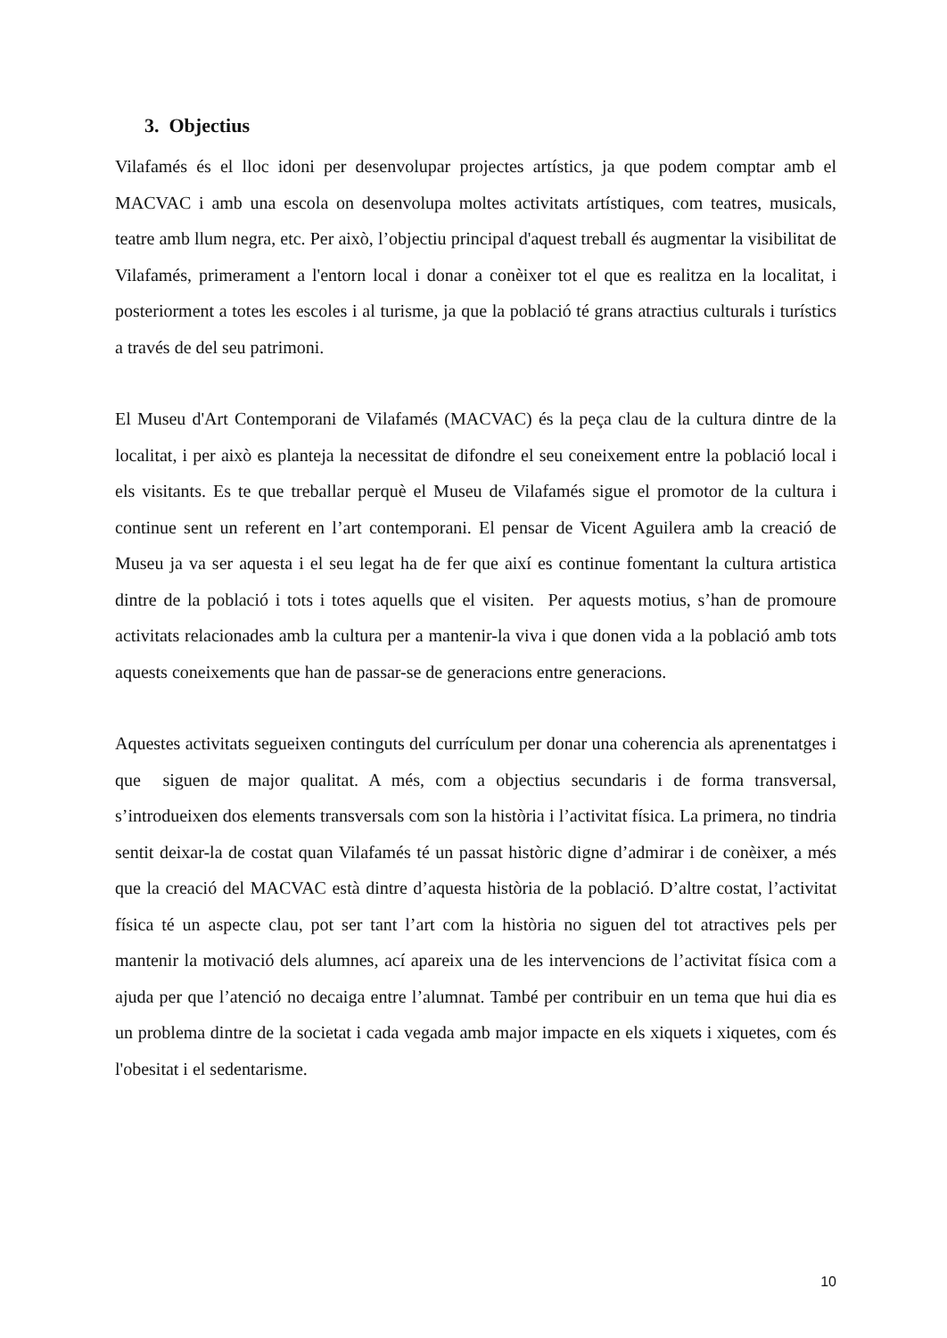3. Objectius
Vilafamés és el lloc idoni per desenvolupar projectes artístics, ja que podem comptar amb el MACVAC i amb una escola on desenvolupa moltes activitats artístiques, com teatres, musicals, teatre amb llum negra, etc. Per això, l’objectiu principal d'aquest treball és augmentar la visibilitat de Vilafamés, primerament a l'entorn local i donar a conèixer tot el que es realitza en la localitat, i posteriorment a totes les escoles i al turisme, ja que la població té grans atractius culturals i turístics a través de del seu patrimoni.
El Museu d'Art Contemporani de Vilafamés (MACVAC) és la peça clau de la cultura dintre de la localitat, i per això es planteja la necessitat de difondre el seu coneixement entre la població local i els visitants. Es te que treballar perquè el Museu de Vilafamés sigue el promotor de la cultura i continue sent un referent en l’art contemporani. El pensar de Vicent Aguilera amb la creació de Museu ja va ser aquesta i el seu legat ha de fer que així es continue fomentant la cultura artistica dintre de la població i tots i totes aquells que el visiten. Per aquests motius, s’han de promoure activitats relacionades amb la cultura per a mantenir-la viva i que donen vida a la població amb tots aquests coneixements que han de passar-se de generacions entre generacions.
Aquestes activitats segueixen continguts del currículum per donar una coherencia als aprenentatges i que siguen de major qualitat. A més, com a objectius secundaris i de forma transversal, s’introdueixen dos elements transversals com son la història i l’activitat física. La primera, no tindria sentit deixar-la de costat quan Vilafamés té un passat històric digne d’admirar i de conèixer, a més que la creació del MACVAC està dintre d’aquesta història de la població. D’altre costat, l’activitat física té un aspecte clau, pot ser tant l’art com la història no siguen del tot atractives pels per mantenir la motivació dels alumnes, ací apareix una de les intervencions de l’activitat física com a ajuda per que l’atenció no decaiga entre l’alumnat. També per contribuir en un tema que hui dia es un problema dintre de la societat i cada vegada amb major impacte en els xiquets i xiquetes, com és l'obesitat i el sedentarisme.
10